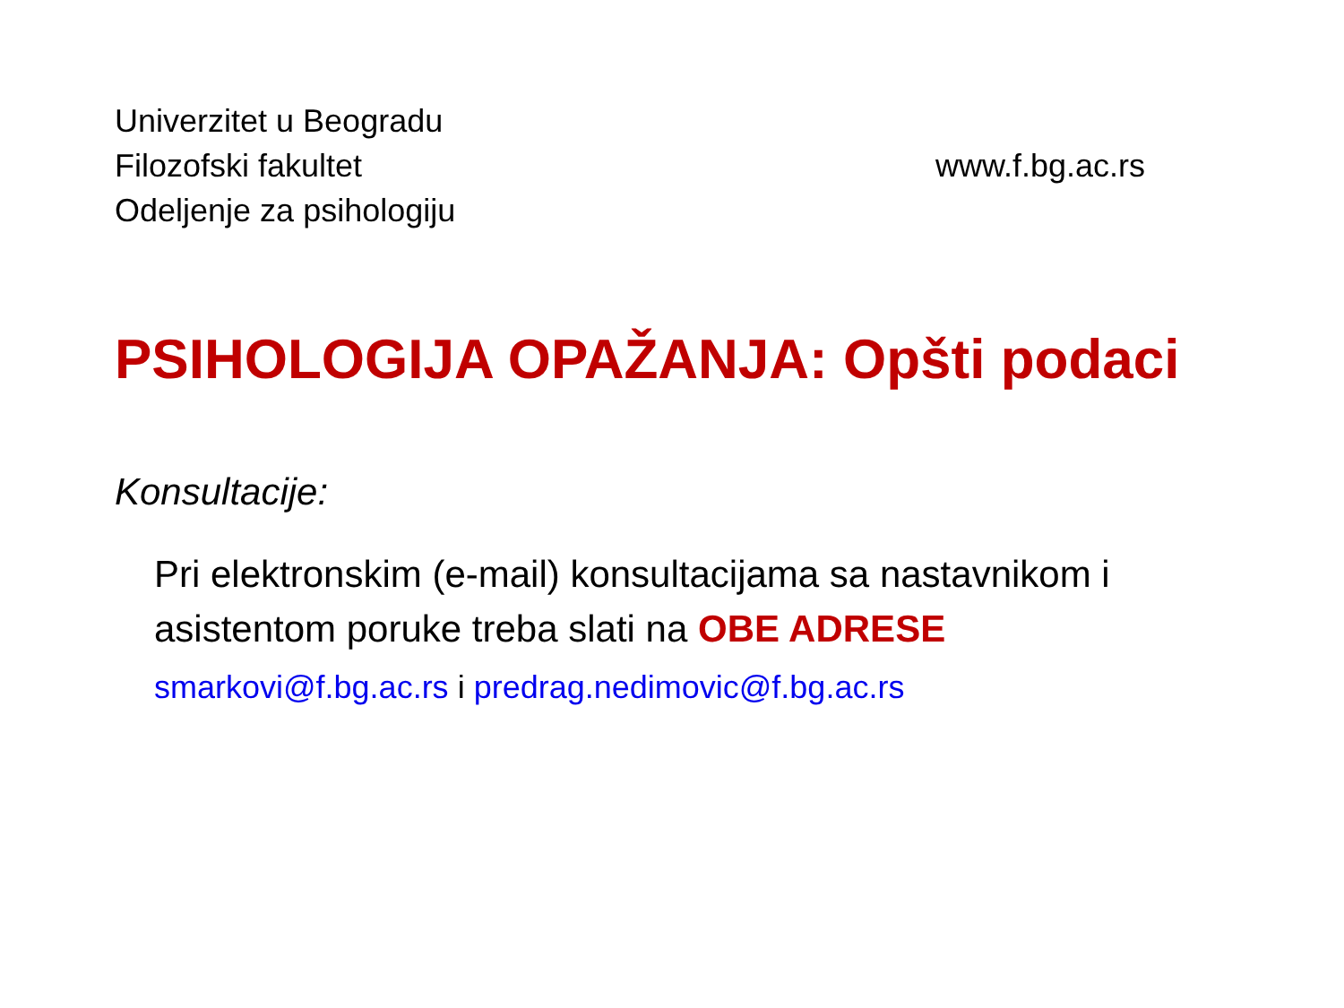Univerzitet u Beogradu
Filozofski fakultet www.f.bg.ac.rs
Odeljenje za psihologiju
PSIHOLOGIJA OPAŽANJA: Opšti podaci
Konsultacije:
Pri elektronskim (e-mail) konsultacijama sa nastavnikom i asistentom poruke treba slati na OBE ADRESE
smarkovi@f.bg.ac.rs i predrag.nedimovic@f.bg.ac.rs